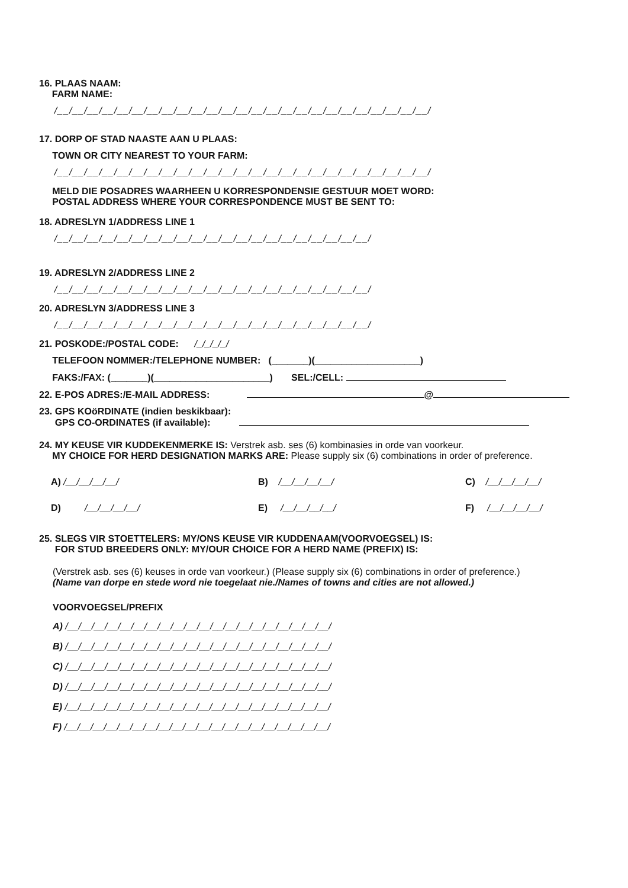16. PLAAS NAAM:
FARM NAME:
/__/__/__/__/__/__/__/__/__/__/__/__/__/__/__/__/__/__/__/__/__/__/__/__/__/
17. DORP OF STAD NAASTE AAN U PLAAS:
TOWN OR CITY NEAREST TO YOUR FARM:
/__/__/__/__/__/__/__/__/__/__/__/__/__/__/__/__/__/__/__/__/__/__/__/__/__/
MELD DIE POSADRES WAARHEEN U KORRESPONDENSIE GESTUUR MOET WORD:
POSTAL ADDRESS WHERE YOUR CORRESPONDENCE MUST BE SENT TO:
18. ADRESLYN 1/ADDRESS LINE 1
/__/__/__/__/__/__/__/__/__/__/__/__/__/__/__/__/__/__/__/__/__/
19. ADRESLYN 2/ADDRESS LINE 2
/__/__/__/__/__/__/__/__/__/__/__/__/__/__/__/__/__/__/__/__/__/
20. ADRESLYN 3/ADDRESS LINE 3
/__/__/__/__/__/__/__/__/__/__/__/__/__/__/__/__/__/__/__/__/__/
21. POSKODE:/POSTAL CODE: /_/_/_/_/
TELEFOON NOMMER:/TELEPHONE NUMBER: (_______)(____________________)
FAKS:/FAX: (_______)(______________________) SEL:/CELL:
22. E-POS ADRES:/E-MAIL ADDRESS: @
23. GPS KOöRDINATE (indien beskikbaar):
GPS CO-ORDINATES (if available):
24. MY KEUSE VIR KUDDEKENMERKE IS: Verstrek asb. ses (6) kombinasies in orde van voorkeur.
MY CHOICE FOR HERD DESIGNATION MARKS ARE: Please supply six (6) combinations in order of preference.
A) /__/__/__/__/ B) /__/__/__/__/ C) /__/__/__/__/
D) /__/__/__/__/ E) /__/__/__/__/ F) /__/__/__/__/
25. SLEGS VIR STOETTELERS: MY/ONS KEUSE VIR KUDDENAAM(VOORVOEGSEL) IS:
FOR STUD BREEDERS ONLY: MY/OUR CHOICE FOR A HERD NAME (PREFIX) IS:
(Verstrek asb. ses (6) keuses in orde van voorkeur.) (Please supply six (6) combinations in order of preference.)
(Name van dorpe en stede word nie toegelaat nie./Names of towns and cities are not allowed.)
VOORVOEGSEL/PREFIX
A) /__/__/__/__/__/__/__/__/__/__/__/__/__/__/__/__/__/__/__/__/
B) /__/__/__/__/__/__/__/__/__/__/__/__/__/__/__/__/__/__/__/__/
C) /__/__/__/__/__/__/__/__/__/__/__/__/__/__/__/__/__/__/__/__/
D) /__/__/__/__/__/__/__/__/__/__/__/__/__/__/__/__/__/__/__/__/
E) /__/__/__/__/__/__/__/__/__/__/__/__/__/__/__/__/__/__/__/__/
F) /__/__/__/__/__/__/__/__/__/__/__/__/__/__/__/__/__/__/__/__/